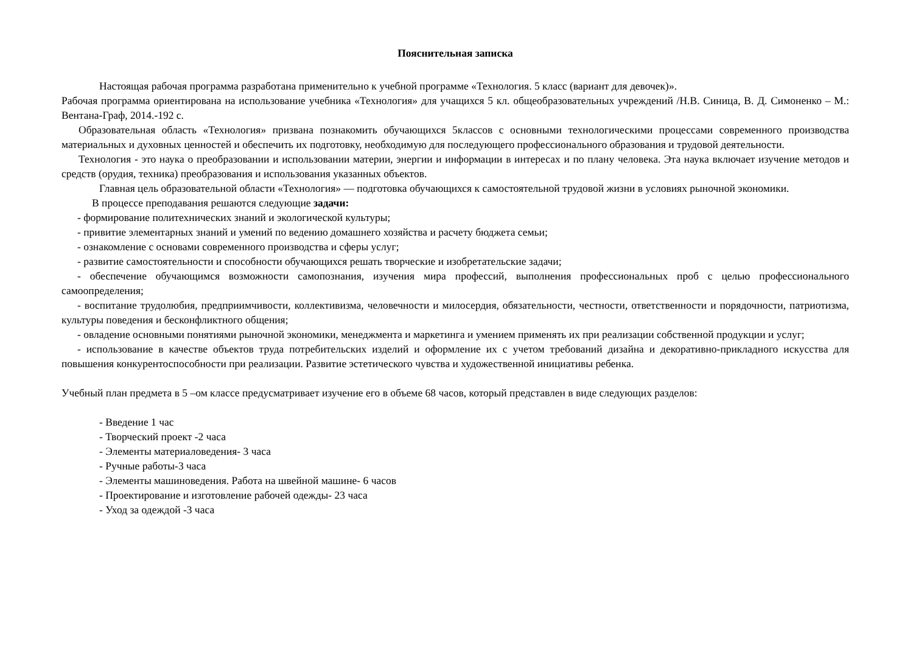Пояснительная записка
Настоящая рабочая программа разработана применительно к учебной программе «Технология. 5 класс (вариант для девочек)».
Рабочая программа ориентирована на использование учебника «Технология» для учащихся 5 кл. общеобразовательных учреждений /Н.В. Синица, В. Д. Симоненко – М.: Вентана-Граф, 2014.-192 с.
Образовательная область «Технология» призвана познакомить обучающихся 5классов с основными технологическими процессами современного производства материальных и духовных ценностей и обеспечить их подготовку, необходимую для последующего профессионального образования и трудовой деятельности.
Технология - это наука о преобразовании и использовании материи, энергии и информации в интересах и по плану человека. Эта наука включает изучение методов и средств (орудия, техника) преобразования и использования указанных объектов.
Главная цель образовательной области «Технология» — подготовка обучающихся к самостоятельной трудовой жизни в условиях рыночной экономики.
В процессе преподавания решаются следующие задачи:
- формирование политехнических знаний и экологической культуры;
- привитие элементарных знаний и умений по ведению домашнего хозяйства и расчету бюджета семьи;
- ознакомление с основами современного производства и сферы услуг;
- развитие самостоятельности и способности обучающихся решать творческие и изобретательские задачи;
- обеспечение обучающимся возможности самопознания, изучения мира профессий, выполнения профессиональных проб с целью профессионального самоопределения;
- воспитание трудолюбия, предприимчивости, коллективизма, человечности и милосердия, обязательности, честности, ответственности и порядочности, патриотизма, культуры поведения и бесконфликтного общения;
- овладение основными понятиями рыночной экономики, менеджмента и маркетинга и умением применять их при реализации собственной продукции и услуг;
- использование в качестве объектов труда потребительских изделий и оформление их с учетом требований дизайна и декоративно-прикладного искусства для повышения конкурентоспособности при реализации. Развитие эстетического чувства и художественной инициативы ребенка.
Учебный план предмета в 5 –ом классе предусматривает изучение его в объеме 68 часов, который представлен в виде следующих разделов:
- Введение 1 час
- Творческий проект -2 часа
- Элементы материаловедения- 3 часа
- Ручные работы-3 часа
- Элементы машиноведения. Работа на швейной машине- 6 часов
- Проектирование и изготовление рабочей одежды- 23 часа
- Уход за одеждой -3 часа